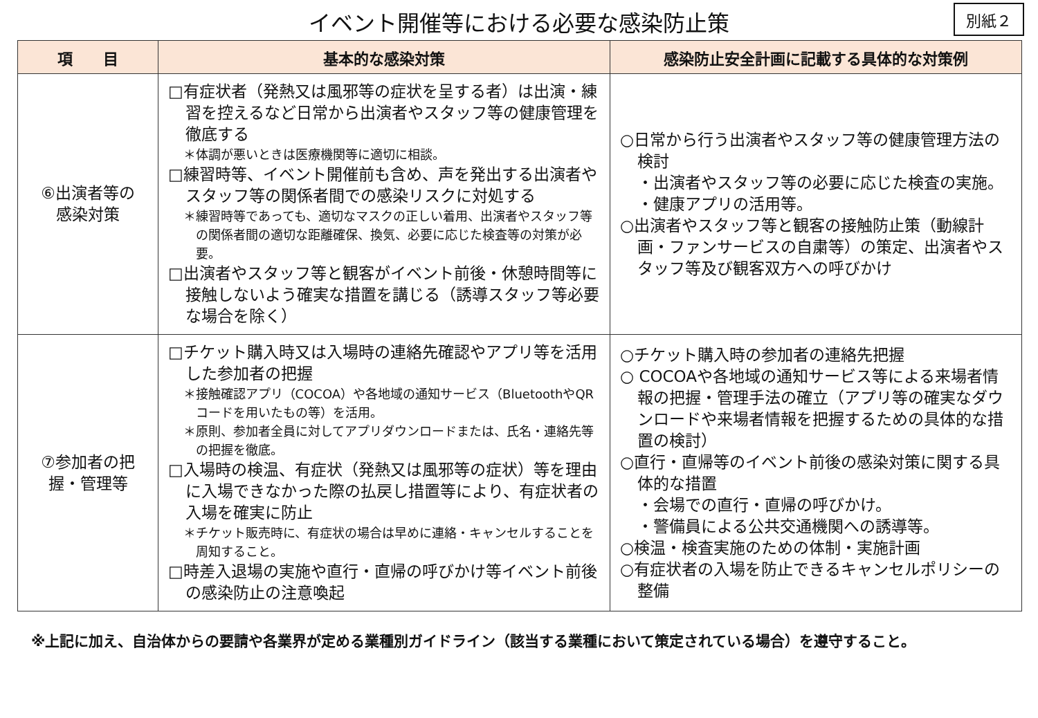イベント開催等における必要な感染防止策
別紙２
| 項 目 | 基本的な感染対策 | 感染防止安全計画に記載する具体的な対策例 |
| --- | --- | --- |
| ⑥出演者等の 感染対策 | □有症状者（発熱又は風邪等の症状を呈する者）は出演・練習を控えるなど日常から出演者やスタッフ等の健康管理を徹底する ＊体調が悪いときは医療機関等に適切に相談。 □練習時等、イベント開催前も含め、声を発出する出演者やスタッフ等の関係者間での感染リスクに対処する ＊練習時等であっても、適切なマスクの正しい着用、出演者やスタッフ等の関係者間の適切な距離確保、換気、必要に応じた検査等の対策が必要。 □出演者やスタッフ等と観客がイベント前後・休憩時間等に接触しないよう確実な措置を講じる（誘導スタッフ等必要な場合を除く） | ○日常から行う出演者やスタッフ等の健康管理方法の検討 ・出演者やスタッフ等の必要に応じた検査の実施。 ・健康アプリの活用等。 ○出演者やスタッフ等と観客の接触防止策（動線計画・ファンサービスの自粛等）の策定、出演者やスタッフ等及び観客双方への呼びかけ |
| ⑦参加者の把 握・管理等 | □チケット購入時又は入場時の連絡先確認やアプリ等を活用した参加者の把握 ＊接触確認アプリ（COCOA）や各地域の通知サービス（BluetoothやQRコードを用いたもの等）を活用。 ＊原則、参加者全員に対してアプリダウンロードまたは、氏名・連絡先等の把握を徹底。 □入場時の検温、有症状（発熱又は風邪等の症状）等を理由に入場できなかった際の払戻し措置等により、有症状者の入場を確実に防止 ＊チケット販売時に、有症状の場合は早めに連絡・キャンセルすることを周知すること。 □時差入退場の実施や直行・直帰の呼びかけ等イベント前後の感染防止の注意喚起 | ○チケット購入時の参加者の連絡先把握 ○ COCOAや各地域の通知サービス等による来場者情報の把握・管理手法の確立（アプリ等の確実なダウンロードや来場者情報を把握するための具体的な措置の検討） ○直行・直帰等のイベント前後の感染対策に関する具体的な措置 ・会場での直行・直帰の呼びかけ。 ・警備員による公共交通機関への誘導等。 ○検温・検査実施のための体制・実施計画 ○有症状者の入場を防止できるキャンセルポリシーの整備 |
※上記に加え、自治体からの要請や各業界が定める業種別ガイドライン（該当する業種において策定されている場合）を遵守すること。